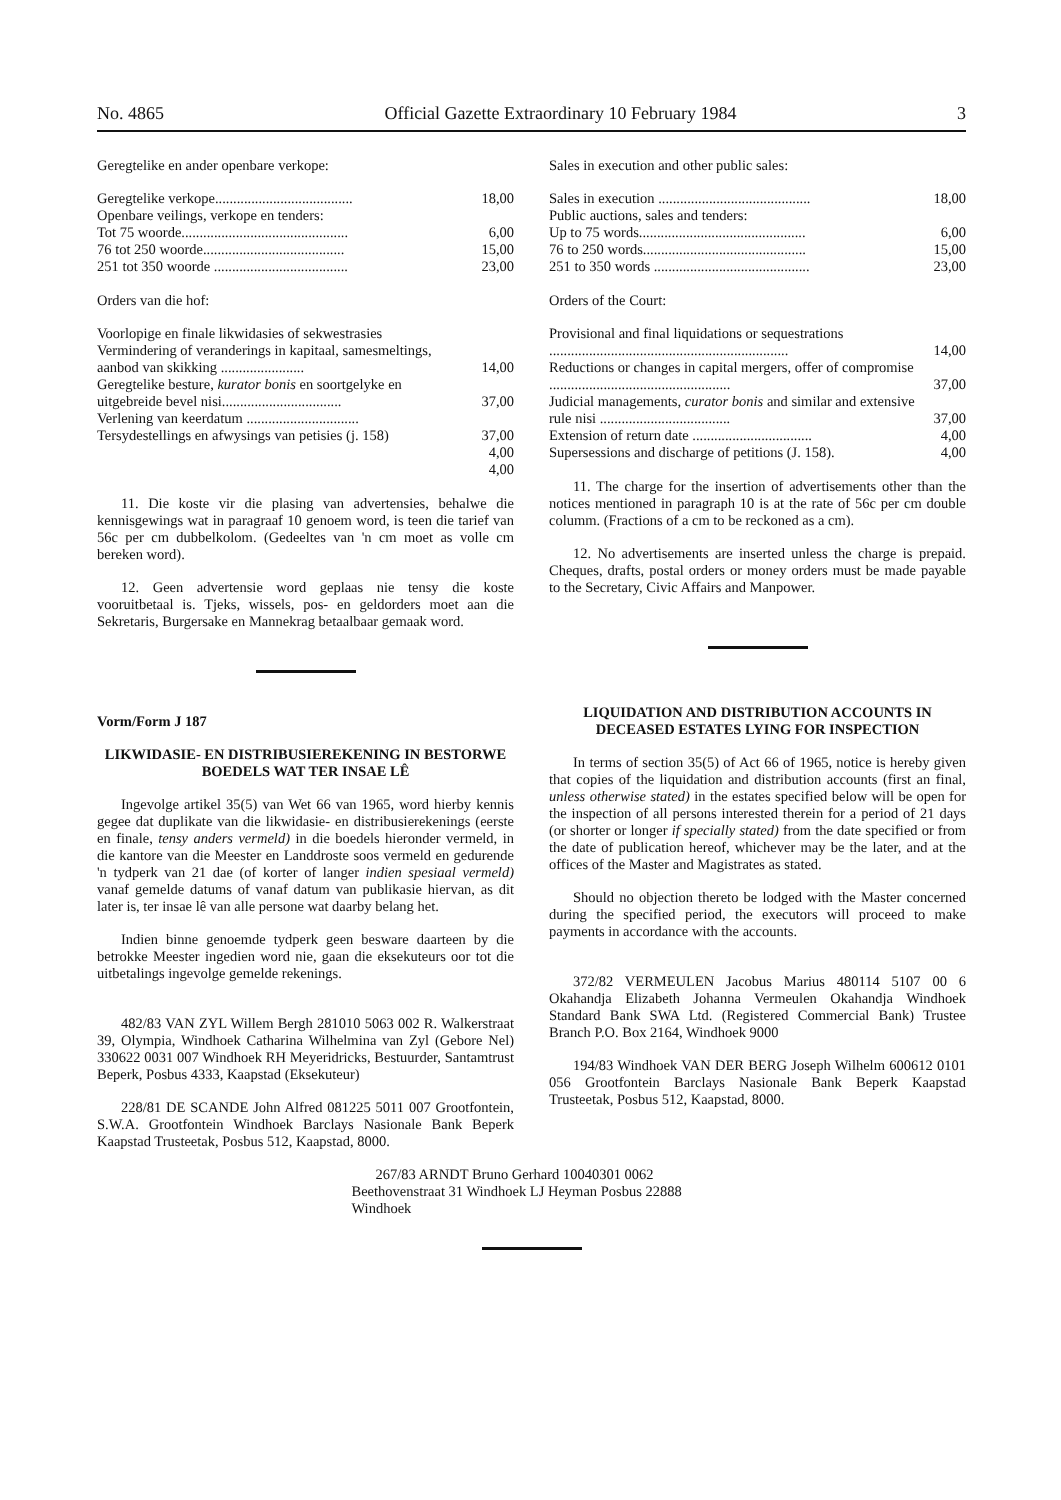No. 4865 Official Gazette Extraordinary 10 February 1984 3
Geregtelike en ander openbare verkope:
| Geregtelike verkope...................................... | 18,00 |
| Openbare veilings, verkope en tenders: | |
| Tot 75 woorde.............................................. | 6,00 |
| 76 tot 250 woorde....................................... | 15,00 |
| 251 tot 350 woorde ..................................... | 23,00 |
Orders van die hof:
| Voorlopige en finale likwidasies of sekwestrasies | |
| Vermindering of veranderings in kapitaal, samesmeltings, aanbod van skikking ....................... | 14,00 |
| Geregtelike besture, kurator bonis en soortgelyke en uitgebreide bevel nisi................................. | 37,00 |
| Verlening van keerdatum ............................... | |
| Tersydestellings en afwysings van petisies (j. 158) | 37,00 |
| | 4,00 |
| | 4,00 |
11. Die koste vir die plasing van advertensies, behalwe die kennisgewings wat in paragraaf 10 genoem word, is teen die tarief van 56c per cm dubbelkolom. (Gedeeltes van 'n cm moet as volle cm bereken word).
12. Geen advertensie word geplaas nie tensy die koste vooruitbetaal is. Tjeks, wissels, pos- en geldorders moet aan die Sekretaris, Burgersake en Mannekrag betaalbaar gemaak word.
Vorm/Form J 187
LIKWIDASIE- EN DISTRIBUSIEREKENING IN BESTORWE BOEDELS WAT TER INSAE LÊ
Ingevolge artikel 35(5) van Wet 66 van 1965, word hierby kennis gegee dat duplikate van die likwidasie- en distribusierekenings (eerste en finale, tensy anders vermeld) in die boedels hieronder vermeld, in die kantore van die Meester en Landdroste soos vermeld en gedurende 'n tydperk van 21 dae (of korter of langer indien spesiaal vermeld) vanaf gemelde datums of vanaf datum van publikasie hiervan, as dit later is, ter insae lê van alle persone wat daarby belang het.
Indien binne genoemde tydperk geen besware daarteen by die betrokke Meester ingedien word nie, gaan die eksekuteurs oor tot die uitbetalings ingevolge gemelde rekenings.
482/83 VAN ZYL Willem Bergh 281010 5063 002 R. Walkerstraat 39, Olympia, Windhoek Catharina Wilhelmina van Zyl (Gebore Nel) 330622 0031 007 Windhoek RH Meyeridricks, Bestuurder, Santamtrust Beperk, Posbus 4333, Kaapstad (Eksekuteur)
228/81 DE SCANDE John Alfred 081225 5011 007 Grootfontein, S.W.A. Grootfontein Windhoek Barclays Nasionale Bank Beperk Kaapstad Trusteetak, Posbus 512, Kaapstad, 8000.
Sales in execution and other public sales:
| Sales in execution .......................................... | 18,00 |
| Public auctions, sales and tenders: | |
| Up to 75 words.............................................. | 6,00 |
| 76 to 250 words............................................. | 15,00 |
| 251 to 350 words ........................................... | 23,00 |
Orders of the Court:
| Provisional and final liquidations or sequestrations .................................................................. | 14,00 |
| Reductions or changes in capital mergers, offer of compromise .................................................. | 37,00 |
| Judicial managements, curator bonis and similar and extensive rule nisi .................................... | 37,00 |
| Extension of return date ................................. | 4,00 |
| Supersessions and discharge of petitions (J. 158). | 4,00 |
11. The charge for the insertion of advertisements other than the notices mentioned in paragraph 10 is at the rate of 56c per cm double columm. (Fractions of a cm to be reckoned as a cm).
12. No advertisements are inserted unless the charge is prepaid. Cheques, drafts, postal orders or money orders must be made payable to the Secretary, Civic Affairs and Manpower.
LIQUIDATION AND DISTRIBUTION ACCOUNTS IN DECEASED ESTATES LYING FOR INSPECTION
In terms of section 35(5) of Act 66 of 1965, notice is hereby given that copies of the liquidation and distribution accounts (first an final, unless otherwise stated) in the estates specified below will be open for the inspection of all persons interested therein for a period of 21 days (or shorter or longer if specially stated) from the date specified or from the date of publication hereof, whichever may be the later, and at the offices of the Master and Magistrates as stated.
Should no objection thereto be lodged with the Master concerned during the specified period, the executors will proceed to make payments in accordance with the accounts.
372/82 VERMEULEN Jacobus Marius 480114 5107 00 6 Okahandja Elizabeth Johanna Vermeulen Okahandja Windhoek Standard Bank SWA Ltd. (Registered Commercial Bank) Trustee Branch P.O. Box 2164, Windhoek 9000
194/83 Windhoek VAN DER BERG Joseph Wilhelm 600612 0101 056 Grootfontein Barclays Nasionale Bank Beperk Kaapstad Trusteetak, Posbus 512, Kaapstad, 8000.
267/83 ARNDT Bruno Gerhard 10040301 0062 Beethovenstraat 31 Windhoek LJ Heyman Posbus 22888 Windhoek